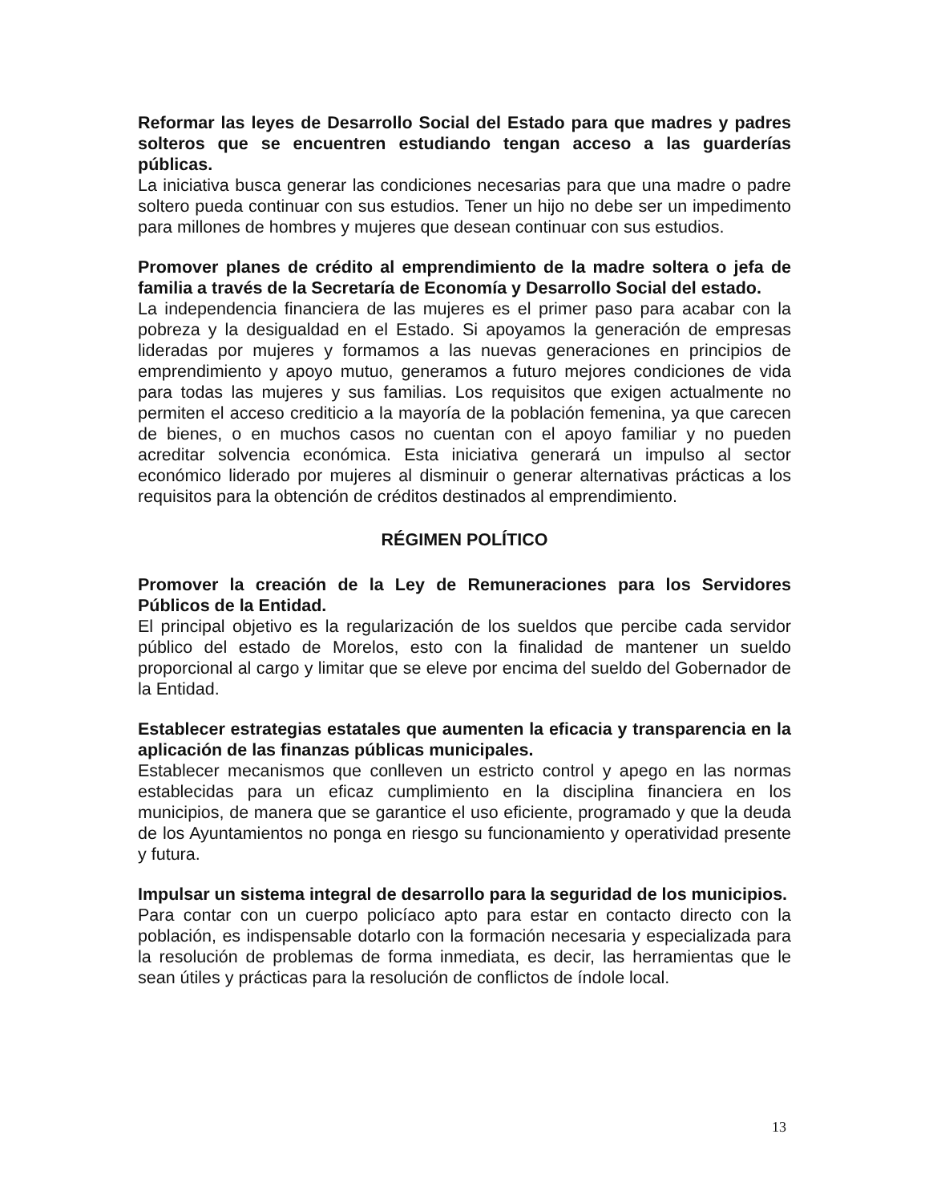Reformar las leyes de Desarrollo Social del Estado para que madres y padres solteros que se encuentren estudiando tengan acceso a las guarderías públicas.
La iniciativa busca generar las condiciones necesarias para que una madre o padre soltero pueda continuar con sus estudios. Tener un hijo no debe ser un impedimento para millones de hombres y mujeres que desean continuar con sus estudios.
Promover planes de crédito al emprendimiento de la madre soltera o jefa de familia a través de la Secretaría de Economía y Desarrollo Social del estado.
La independencia financiera de las mujeres es el primer paso para acabar con la pobreza y la desigualdad en el Estado. Si apoyamos la generación de empresas lideradas por mujeres y formamos a las nuevas generaciones en principios de emprendimiento y apoyo mutuo, generamos a futuro mejores condiciones de vida para todas las mujeres y sus familias. Los requisitos que exigen actualmente no permiten el acceso crediticio a la mayoría de la población femenina, ya que carecen de bienes, o en muchos casos no cuentan con el apoyo familiar y no pueden acreditar solvencia económica. Esta iniciativa generará un impulso al sector económico liderado por mujeres al disminuir o generar alternativas prácticas a los requisitos para la obtención de créditos destinados al emprendimiento.
RÉGIMEN POLÍTICO
Promover la creación de la Ley de Remuneraciones para los Servidores Públicos de la Entidad.
El principal objetivo es la regularización de los sueldos que percibe cada servidor público del estado de Morelos, esto con la finalidad de mantener un sueldo proporcional al cargo y limitar que se eleve por encima del sueldo del Gobernador de la Entidad.
Establecer estrategias estatales que aumenten la eficacia y transparencia en la aplicación de las finanzas públicas municipales.
Establecer mecanismos que conlleven un estricto control y apego en las normas establecidas para un eficaz cumplimiento en la disciplina financiera en los municipios, de manera que se garantice el uso eficiente, programado y que la deuda de los Ayuntamientos no ponga en riesgo su funcionamiento y operatividad presente y futura.
Impulsar un sistema integral de desarrollo para la seguridad de los municipios.
Para contar con un cuerpo policíaco apto para estar en contacto directo con la población, es indispensable dotarlo con la formación necesaria y especializada para la resolución de problemas de forma inmediata, es decir, las herramientas que le sean útiles y prácticas para la resolución de conflictos de índole local.
13